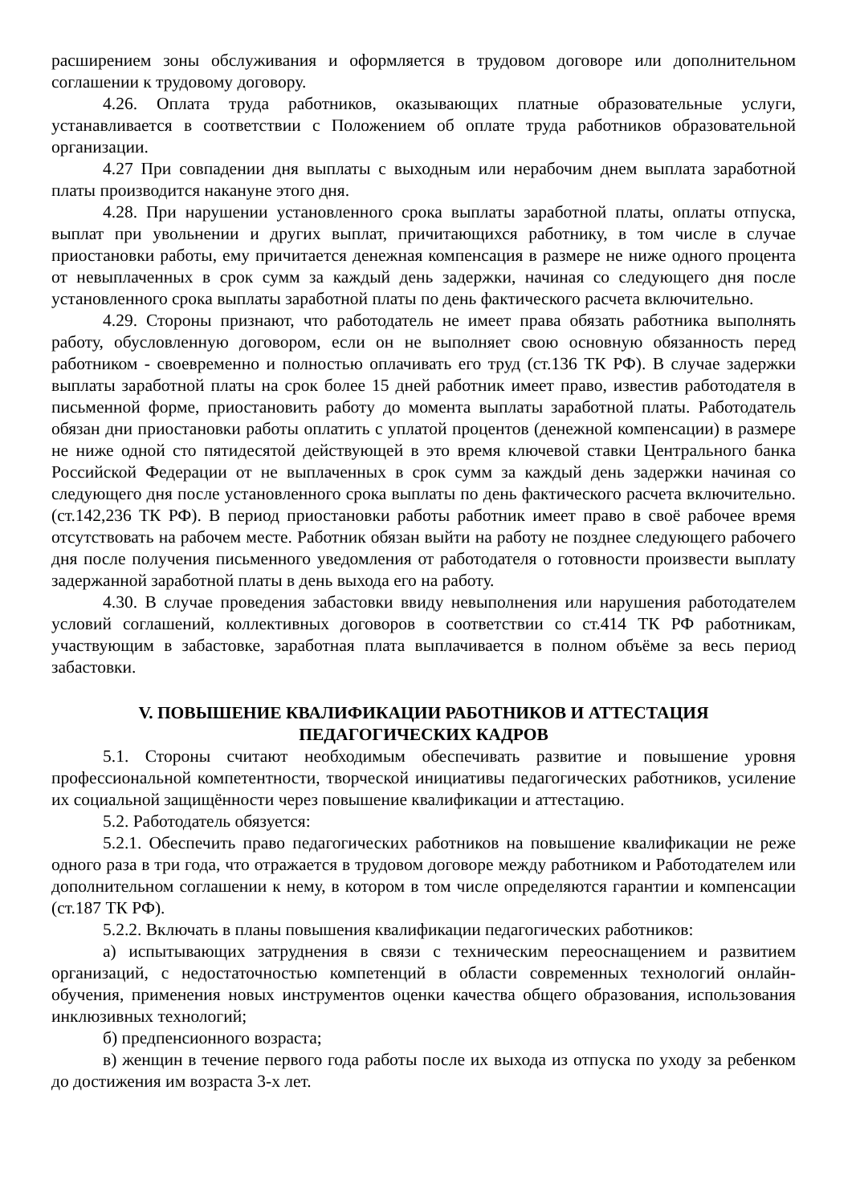расширением зоны обслуживания и оформляется в трудовом договоре или дополнительном соглашении к трудовому договору.
4.26. Оплата труда работников, оказывающих платные образовательные услуги, устанавливается в соответствии с Положением об оплате труда работников образовательной организации.
4.27 При совпадении дня выплаты с выходным или нерабочим днем выплата заработной платы производится накануне этого дня.
4.28. При нарушении установленного срока выплаты заработной платы, оплаты отпуска, выплат при увольнении и других выплат, причитающихся работнику, в том числе в случае приостановки работы, ему причитается денежная компенсация в размере не ниже одного процента от невыплаченных в срок сумм за каждый день задержки, начиная со следующего дня после установленного срока выплаты заработной платы по день фактического расчета включительно.
4.29. Стороны признают, что работодатель не имеет права обязать работника выполнять работу, обусловленную договором, если он не выполняет свою основную обязанность перед работником - своевременно и полностью оплачивать его труд (ст.136 ТК РФ). В случае задержки выплаты заработной платы на срок более 15 дней работник имеет право, известив работодателя в письменной форме, приостановить работу до момента выплаты заработной платы. Работодатель обязан дни приостановки работы оплатить с уплатой процентов (денежной компенсации) в размере не ниже одной сто пятидесятой действующей в это время ключевой ставки Центрального банка Российской Федерации от не выплаченных в срок сумм за каждый день задержки начиная со следующего дня после установленного срока выплаты по день фактического расчета включительно. (ст.142,236 ТК РФ). В период приостановки работы работник имеет право в своё рабочее время отсутствовать на рабочем месте. Работник обязан выйти на работу не позднее следующего рабочего дня после получения письменного уведомления от работодателя о готовности произвести выплату задержанной заработной платы в день выхода его на работу.
4.30. В случае проведения забастовки ввиду невыполнения или нарушения работодателем условий соглашений, коллективных договоров в соответствии со ст.414 ТК РФ работникам, участвующим в забастовке, заработная плата выплачивается в полном объёме за весь период забастовки.
V. ПОВЫШЕНИЕ КВАЛИФИКАЦИИ РАБОТНИКОВ И АТТЕСТАЦИЯ
ПЕДАГОГИЧЕСКИХ КАДРОВ
5.1. Стороны считают необходимым обеспечивать развитие и повышение уровня профессиональной компетентности, творческой инициативы педагогических работников, усиление их социальной защищённости через повышение квалификации и аттестацию.
5.2. Работодатель обязуется:
5.2.1. Обеспечить право педагогических работников на повышение квалификации не реже одного раза в три года, что отражается в трудовом договоре между работником и Работодателем или дополнительном соглашении к нему, в котором в том числе определяются гарантии и компенсации (ст.187 ТК РФ).
5.2.2. Включать в планы повышения квалификации педагогических работников:
а) испытывающих затруднения в связи с техническим переоснащением и развитием организаций, с недостаточностью компетенций в области современных технологий онлайн-обучения, применения новых инструментов оценки качества общего образования, использования инклюзивных технологий;
б) предпенсионного возраста;
в) женщин в течение первого года работы после их выхода из отпуска по уходу за ребенком до достижения им возраста 3-х лет.